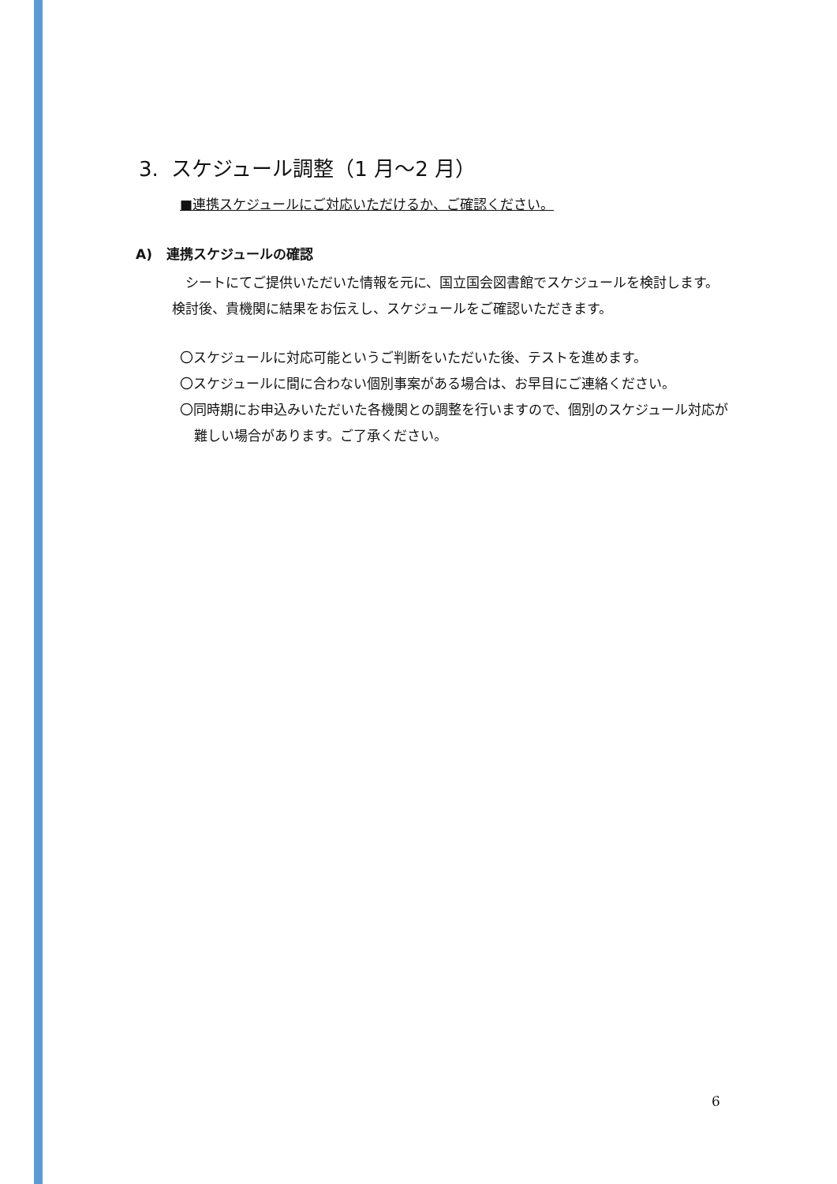3. スケジュール調整（1 月〜2 月）
■連携スケジュールにご対応いただけるか、ご確認ください。
A) 連携スケジュールの確認
　シートにてご提供いただいた情報を元に、国立国会図書館でスケジュールを検討します。検討後、貴機関に結果をお伝えし、スケジュールをご確認いただきます。
〇スケジュールに対応可能というご判断をいただいた後、テストを進めます。
〇スケジュールに間に合わない個別事案がある場合は、お早目にご連絡ください。
〇同時期にお申込みいただいた各機関との調整を行いますので、個別のスケジュール対応が難しい場合があります。ご了承ください。
6